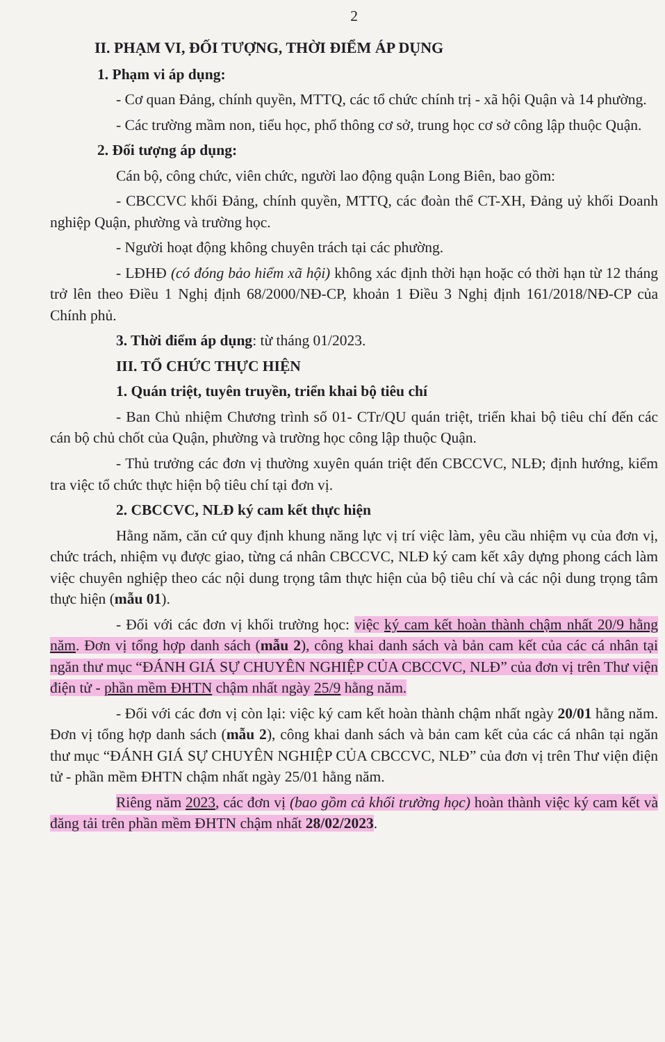2
II. PHẠM VI, ĐỐI TƯỢNG, THỜI ĐIỂM ÁP DỤNG
1. Phạm vi áp dụng:
- Cơ quan Đảng, chính quyền, MTTQ, các tổ chức chính trị - xã hội Quận và 14 phường.
- Các trường mầm non, tiểu học, phổ thông cơ sở, trung học cơ sở công lập thuộc Quận.
2. Đối tượng áp dụng:
Cán bộ, công chức, viên chức, người lao động quận Long Biên, bao gồm:
- CBCCVC khối Đảng, chính quyền, MTTQ, các đoàn thể CT-XH, Đảng uỷ khối Doanh nghiệp Quận, phường và trường học.
- Người hoạt động không chuyên trách tại các phường.
- LĐHĐ (có đóng bảo hiểm xã hội) không xác định thời hạn hoặc có thời hạn từ 12 tháng trở lên theo Điều 1 Nghị định 68/2000/NĐ-CP, khoản 1 Điều 3 Nghị định 161/2018/NĐ-CP của Chính phủ.
3. Thời điểm áp dụng: từ tháng 01/2023.
III. TỔ CHỨC THỰC HIỆN
1. Quán triệt, tuyên truyền, triển khai bộ tiêu chí
- Ban Chủ nhiệm Chương trình số 01- CTr/QU quán triệt, triển khai bộ tiêu chí đến các cán bộ chủ chốt của Quận, phường và trường học công lập thuộc Quận.
- Thủ trưởng các đơn vị thường xuyên quán triệt đến CBCCVC, NLĐ; định hướng, kiểm tra việc tổ chức thực hiện bộ tiêu chí tại đơn vị.
2. CBCCVC, NLĐ ký cam kết thực hiện
Hằng năm, căn cứ quy định khung năng lực vị trí việc làm, yêu cầu nhiệm vụ của đơn vị, chức trách, nhiệm vụ được giao, từng cá nhân CBCCVC, NLĐ ký cam kết xây dựng phong cách làm việc chuyên nghiệp theo các nội dung trọng tâm thực hiện của bộ tiêu chí và các nội dung trọng tâm thực hiện (mẫu 01).
- Đối với các đơn vị khối trường học: việc ký cam kết hoàn thành chậm nhất 20/9 hằng năm. Đơn vị tổng hợp danh sách (mẫu 2), công khai danh sách và bản cam kết của các cá nhân tại ngăn thư mục “ĐÁNH GIÁ SỰ CHUYÊN NGHIỆP CỦA CBCCVC, NLĐ” của đơn vị trên Thư viện điện tử - phần mềm ĐHTN chậm nhất ngày 25/9 hằng năm.
- Đối với các đơn vị còn lại: việc ký cam kết hoàn thành chậm nhất ngày 20/01 hằng năm. Đơn vị tổng hợp danh sách (mẫu 2), công khai danh sách và bản cam kết của các cá nhân tại ngăn thư mục “ĐÁNH GIÁ SỰ CHUYÊN NGHIỆP CỦA CBCCVC, NLĐ” của đơn vị trên Thư viện điện tử - phần mềm ĐHTN chậm nhất ngày 25/01 hằng năm.
Riêng năm 2023, các đơn vị (bao gồm cả khối trường học) hoàn thành việc ký cam kết và đăng tải trên phần mềm ĐHTN chậm nhất 28/02/2023.